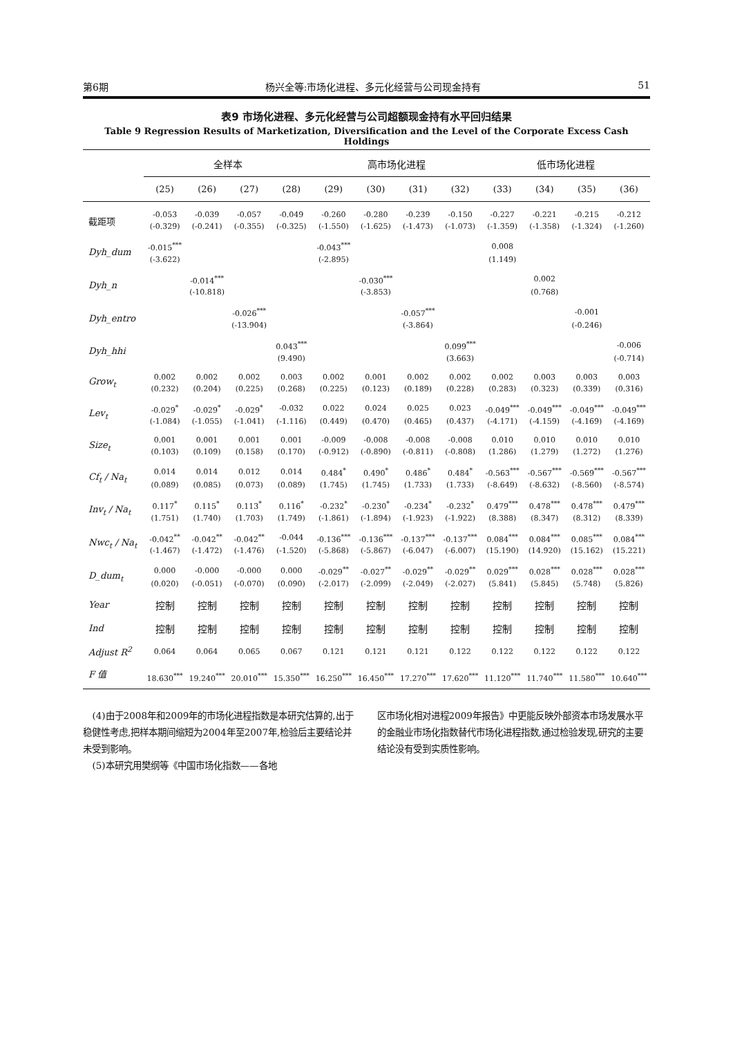第6期 杨兴全等:市场化进程、多元化经营与公司现金持有 51
表9 市场化进程、多元化经营与公司超额现金持有水平回归结果
Table 9 Regression Results of Marketization, Diversification and the Level of the Corporate Excess Cash Holdings
| | 全样本 | | | | 高市场化进程 | | | | 低市场化进程 | | | |
| --- | --- | --- | --- | --- | --- | --- | --- | --- | --- | --- | --- | --- |
| | (25) | (26) | (27) | (28) | (29) | (30) | (31) | (32) | (33) | (34) | (35) | (36) |
| 截距项 | -0.053 | -0.039 | -0.057 | -0.049 | -0.260 | -0.280 | -0.239 | -0.150 | -0.227 | -0.221 | -0.215 | -0.212 |
| | (-0.329) | (-0.241) | (-0.355) | (-0.325) | (-1.550) | (-1.625) | (-1.473) | (-1.073) | (-1.359) | (-1.358) | (-1.324) | (-1.260) |
| Dyh_dum | -0.015<sup>***</sup> | | | | -0.043<sup>***</sup> | | | | 0.008 | | | |
| | (-3.622) | | | | (-2.895) | | | | (1.149) | | | |
| Dyh_n | | -0.014<sup>***</sup> | | | | -0.030<sup>***</sup> | | | | 0.002 | | |
| | | (-10.818) | | | | (-3.853) | | | | (0.768) | | |
| Dyh_entro | | | -0.026<sup>***</sup> | | | | -0.057<sup>***</sup> | | | | -0.001 | |
| | | | (-13.904) | | | | (-3.864) | | | | (-0.246) | |
| Dyh_hhi | | | | 0.043<sup>***</sup> | | | | 0.099<sup>***</sup> | | | | -0.006 |
| | | | | (9.490) | | | | (3.663) | | | | (-0.714) |
| Grow<sub>t</sub> | 0.002 | 0.002 | 0.002 | 0.003 | 0.002 | 0.001 | 0.002 | 0.002 | 0.002 | 0.003 | 0.003 | 0.003 |
| | (0.232) | (0.204) | (0.225) | (0.268) | (0.225) | (0.123) | (0.189) | (0.228) | (0.283) | (0.323) | (0.339) | (0.316) |
| Lev<sub>t</sub> | -0.029<sup>*</sup> | -0.029<sup>*</sup> | -0.029<sup>*</sup> | -0.032 | 0.022 | 0.024 | 0.025 | 0.023 | -0.049<sup>***</sup> | -0.049<sup>***</sup> | -0.049<sup>***</sup> | -0.049<sup>***</sup> |
| | (-1.084) | (-1.055) | (-1.041) | (-1.116) | (0.449) | (0.470) | (0.465) | (0.437) | (-4.171) | (-4.159) | (-4.169) | (-4.169) |
| Size<sub>t</sub> | 0.001 | 0.001 | 0.001 | 0.001 | -0.009 | -0.008 | -0.008 | -0.008 | 0.010 | 0.010 | 0.010 | 0.010 |
| | (0.103) | (0.109) | (0.158) | (0.170) | (-0.912) | (-0.890) | (-0.811) | (-0.808) | (1.286) | (1.279) | (1.272) | (1.276) |
| Cf<sub>t</sub> / Na<sub>t</sub> | 0.014 | 0.014 | 0.012 | 0.014 | 0.484<sup>*</sup> | 0.490<sup>*</sup> | 0.486<sup>*</sup> | 0.484<sup>*</sup> | -0.563<sup>***</sup> | -0.567<sup>***</sup> | -0.569<sup>***</sup> | -0.567<sup>***</sup> |
| | (0.089) | (0.085) | (0.073) | (0.089) | (1.745) | (1.745) | (1.733) | (1.733) | (-8.649) | (-8.632) | (-8.560) | (-8.574) |
| Inv<sub>t</sub> / Na<sub>t</sub> | 0.117<sup>*</sup> | 0.115<sup>*</sup> | 0.113<sup>*</sup> | 0.116<sup>*</sup> | -0.232<sup>*</sup> | -0.230<sup>*</sup> | -0.234<sup>*</sup> | -0.232<sup>*</sup> | 0.479<sup>***</sup> | 0.478<sup>***</sup> | 0.478<sup>***</sup> | 0.479<sup>***</sup> |
| | (1.751) | (1.740) | (1.703) | (1.749) | (-1.861) | (-1.894) | (-1.923) | (-1.922) | (8.388) | (8.347) | (8.312) | (8.339) |
| Nwc<sub>t</sub> / Na<sub>t</sub> | -0.042<sup>**</sup> | -0.042<sup>**</sup> | -0.042<sup>**</sup> | -0.044 | -0.136<sup>***</sup> | -0.136<sup>***</sup> | -0.137<sup>***</sup> | -0.137<sup>***</sup> | 0.084<sup>***</sup> | 0.084<sup>***</sup> | 0.085<sup>***</sup> | 0.084<sup>***</sup> |
| | (-1.467) | (-1.472) | (-1.476) | (-1.520) | (-5.868) | (-5.867) | (-6.047) | (-6.007) | (15.190) | (14.920) | (15.162) | (15.221) |
| D_dum<sub>t</sub> | 0.000 | -0.000 | -0.000 | 0.000 | -0.029<sup>**</sup> | -0.027<sup>**</sup> | -0.029<sup>**</sup> | -0.029<sup>**</sup> | 0.029<sup>***</sup> | 0.028<sup>***</sup> | 0.028<sup>***</sup> | 0.028<sup>***</sup> |
| | (0.020) | (-0.051) | (-0.070) | (0.090) | (-2.017) | (-2.099) | (-2.049) | (-2.027) | (5.841) | (5.845) | (5.748) | (5.826) |
| Year | 控制 | 控制 | 控制 | 控制 | 控制 | 控制 | 控制 | 控制 | 控制 | 控制 | 控制 | 控制 |
| Ind | 控制 | 控制 | 控制 | 控制 | 控制 | 控制 | 控制 | 控制 | 控制 | 控制 | 控制 | 控制 |
| Adjust R<sup>2</sup> | 0.064 | 0.064 | 0.065 | 0.067 | 0.121 | 0.121 | 0.121 | 0.122 | 0.122 | 0.122 | 0.122 | 0.122 |
| F 值 | 18.630<sup>***</sup> | 19.240<sup>***</sup> | 20.010<sup>***</sup> | 15.350<sup>***</sup> | 16.250<sup>***</sup> | 16.450<sup>***</sup> | 17.270<sup>***</sup> | 17.620<sup>***</sup> | 11.120<sup>***</sup> | 11.740<sup>***</sup> | 11.580<sup>***</sup> | 10.640<sup>***</sup> |
 (4)由于2008年和2009年的市场化进程指数是本研究估算的,出于稳健性考虑,把样本期间缩短为2004年至2007年,检验后主要结论并未受到影响。
 (5)本研究用樊纲等《中国市场化指数——各地
区市场化相对进程2009年报告》中更能反映外部资本市场发展水平的金融业市场化指数替代市场化进程指数,通过检验发现,研究的主要结论没有受到实质性影响。